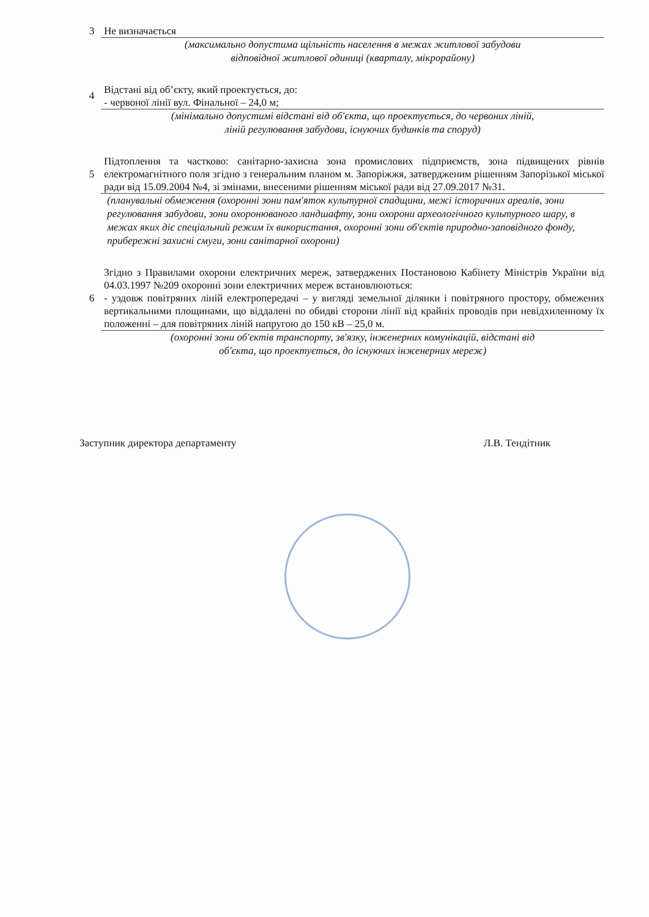3
Не визначається
(максимально допустима щільність населення в межах житлової забудови
відповідної житлової одиниці (кварталу, мікрорайону)
4
Відстані від об’єкту, який проектується, до:
- червоної лінії вул. Фінальної – 24,0 м;
(мінімально допустимі відстані від об'єкта, що проектується, до червоних ліній,
ліній регулювання забудови, існуючих будинків та споруд)
5
Підтоплення та частково: санітарно-захисна зона промислових підприємств, зона підвищених рівнів електромагнітного поля згідно з генеральним планом м. Запоріжжя, затвердженим рішенням Запорізької міської ради від 15.09.2004 №4, зі змінами, внесеними рішенням міської ради від 27.09.2017 №31.
(планувальні обмеження (охоронні зони пам'яток культурної спадщини, межі історичних ареалів, зони регулювання забудови, зони охоронюваного ландшафту, зони охорони археологічного культурного шару, в межах яких діє спеціальний режим їх використання, охоронні зони об'єктів природно-заповідного фонду, прибережні захисні смуги, зони санітарної охорони)
6
Згідно з Правилами охорони електричних мереж, затверджених Постановою Кабінету Міністрів України від 04.03.1997 №209 охоронні зони електричних мереж встановлюються:
- уздовж повітряних ліній електропередачі – у вигляді земельної ділянки і повітряного простору, обмежених вертикальними площинами, що віддалені по обидві сторони лінії від крайніх проводів при невідхиленному їх положенні – для повітряних ліній напругою до 150 кВ – 25,0 м.
(охоронні зони об'єктів транспорту, зв'язку, інженерних комунікацій, відстані від
об'єкта, що проектується, до існуючих інженерних мереж)
Заступник директора департаменту Л.В. Тендітник